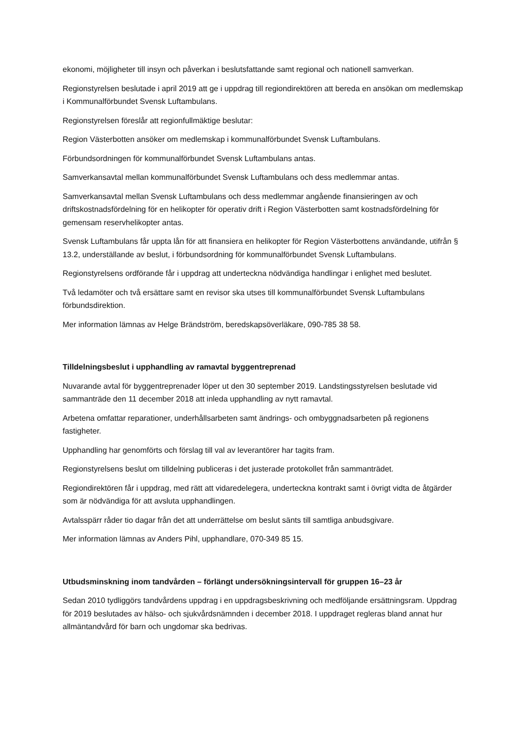ekonomi, möjligheter till insyn och påverkan i beslutsfattande samt regional och nationell samverkan.
Regionstyrelsen beslutade i april 2019 att ge i uppdrag till regiondirektören att bereda en ansökan om medlemskap i Kommunalförbundet Svensk Luftambulans.
Regionstyrelsen föreslår att regionfullmäktige beslutar:
Region Västerbotten ansöker om medlemskap i kommunalförbundet Svensk Luftambulans.
Förbundsordningen för kommunalförbundet Svensk Luftambulans antas.
Samverkansavtal mellan kommunalförbundet Svensk Luftambulans och dess medlemmar antas.
Samverkansavtal mellan Svensk Luftambulans och dess medlemmar angående finansieringen av och driftskostnadsfördelning för en helikopter för operativ drift i Region Västerbotten samt kostnadsfördelning för gemensam reservhelikopter antas.
Svensk Luftambulans får uppta lån för att finansiera en helikopter för Region Västerbottens användande, utifrån § 13.2, underställande av beslut, i förbundsordning för kommunalförbundet Svensk Luftambulans.
Regionstyrelsens ordförande får i uppdrag att underteckna nödvändiga handlingar i enlighet med beslutet.
Två ledamöter och två ersättare samt en revisor ska utses till kommunalförbundet Svensk Luftambulans förbundsdirektion.
Mer information lämnas av Helge Brändström, beredskapsöverläkare, 090-785 38 58.
Tilldelningsbeslut i upphandling av ramavtal byggentreprenad
Nuvarande avtal för byggentreprenader löper ut den 30 september 2019. Landstingsstyrelsen beslutade vid sammanträde den 11 december 2018 att inleda upphandling av nytt ramavtal.
Arbetena omfattar reparationer, underhållsarbeten samt ändrings- och ombyggnadsarbeten på regionens fastigheter.
Upphandling har genomförts och förslag till val av leverantörer har tagits fram.
Regionstyrelsens beslut om tilldelning publiceras i det justerade protokollet från sammanträdet.
Regiondirektören får i uppdrag, med rätt att vidaredelegera, underteckna kontrakt samt i övrigt vidta de åtgärder som är nödvändiga för att avsluta upphandlingen.
Avtalsspärr råder tio dagar från det att underrättelse om beslut sänts till samtliga anbudsgivare.
Mer information lämnas av Anders Pihl, upphandlare, 070-349 85 15.
Utbudsminskning inom tandvården – förlängt undersökningsintervall för gruppen 16–23 år
Sedan 2010 tydliggörs tandvårdens uppdrag i en uppdragsbeskrivning och medföljande ersättningsram. Uppdrag för 2019 beslutades av hälso- och sjukvårdsnämnden i december 2018. I uppdraget regleras bland annat hur allmäntandvård för barn och ungdomar ska bedrivas.